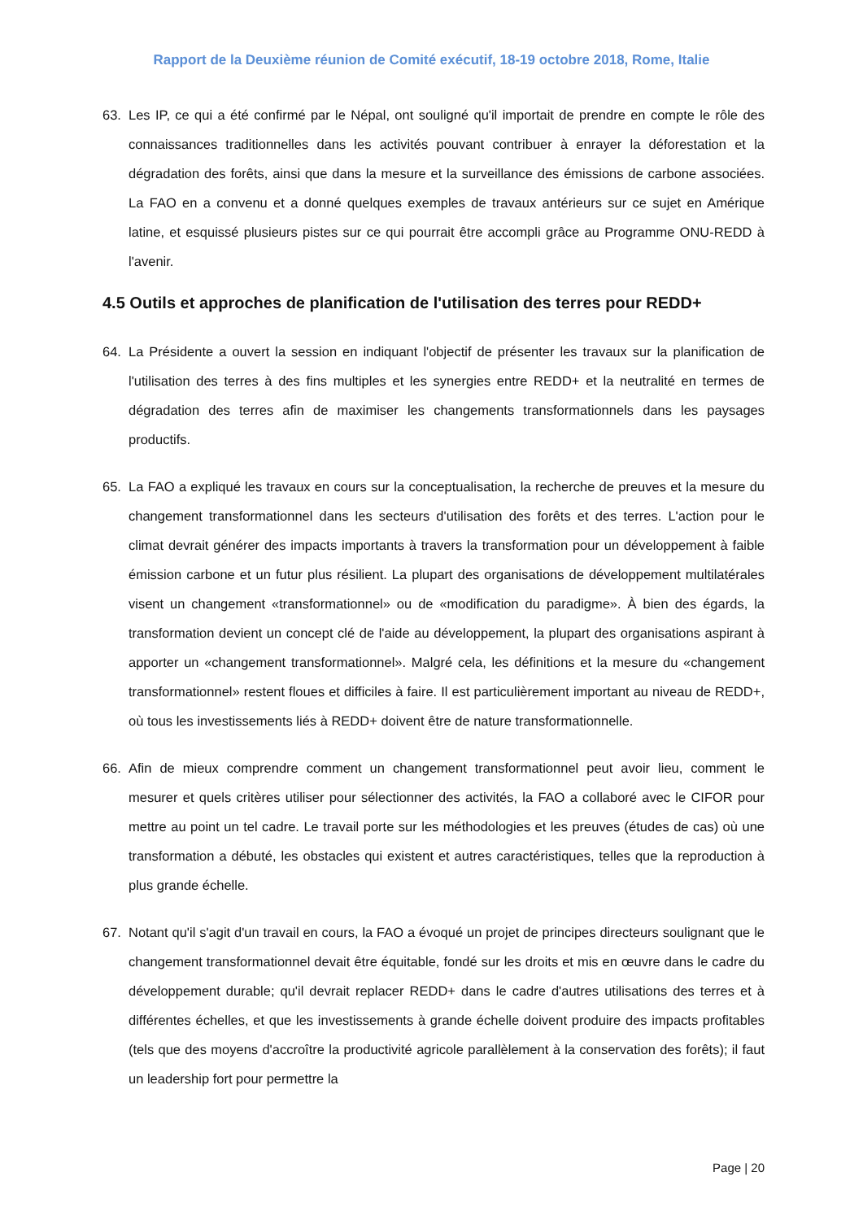Rapport de la Deuxième réunion de Comité exécutif, 18-19 octobre 2018, Rome, Italie
63. Les IP, ce qui a été confirmé par le Népal, ont souligné qu'il importait de prendre en compte le rôle des connaissances traditionnelles dans les activités pouvant contribuer à enrayer la déforestation et la dégradation des forêts, ainsi que dans la mesure et la surveillance des émissions de carbone associées. La FAO en a convenu et a donné quelques exemples de travaux antérieurs sur ce sujet en Amérique latine, et esquissé plusieurs pistes sur ce qui pourrait être accompli grâce au Programme ONU-REDD à l'avenir.
4.5 Outils et approches de planification de l'utilisation des terres pour REDD+
64. La Présidente a ouvert la session en indiquant l'objectif de présenter les travaux sur la planification de l'utilisation des terres à des fins multiples et les synergies entre REDD+ et la neutralité en termes de dégradation des terres afin de maximiser les changements transformationnels dans les paysages productifs.
65. La FAO a expliqué les travaux en cours sur la conceptualisation, la recherche de preuves et la mesure du changement transformationnel dans les secteurs d'utilisation des forêts et des terres. L'action pour le climat devrait générer des impacts importants à travers la transformation pour un développement à faible émission carbone et un futur plus résilient. La plupart des organisations de développement multilatérales visent un changement «transformationnel» ou de «modification du paradigme». À bien des égards, la transformation devient un concept clé de l'aide au développement, la plupart des organisations aspirant à apporter un «changement transformationnel». Malgré cela, les définitions et la mesure du «changement transformationnel» restent floues et difficiles à faire. Il est particulièrement important au niveau de REDD+, où tous les investissements liés à REDD+ doivent être de nature transformationnelle.
66. Afin de mieux comprendre comment un changement transformationnel peut avoir lieu, comment le mesurer et quels critères utiliser pour sélectionner des activités, la FAO a collaboré avec le CIFOR pour mettre au point un tel cadre. Le travail porte sur les méthodologies et les preuves (études de cas) où une transformation a débuté, les obstacles qui existent et autres caractéristiques, telles que la reproduction à plus grande échelle.
67. Notant qu'il s'agit d'un travail en cours, la FAO a évoqué un projet de principes directeurs soulignant que le changement transformationnel devait être équitable, fondé sur les droits et mis en œuvre dans le cadre du développement durable; qu'il devrait replacer REDD+ dans le cadre d'autres utilisations des terres et à différentes échelles, et que les investissements à grande échelle doivent produire des impacts profitables (tels que des moyens d'accroître la productivité agricole parallèlement à la conservation des forêts); il faut un leadership fort pour permettre la
Page | 20